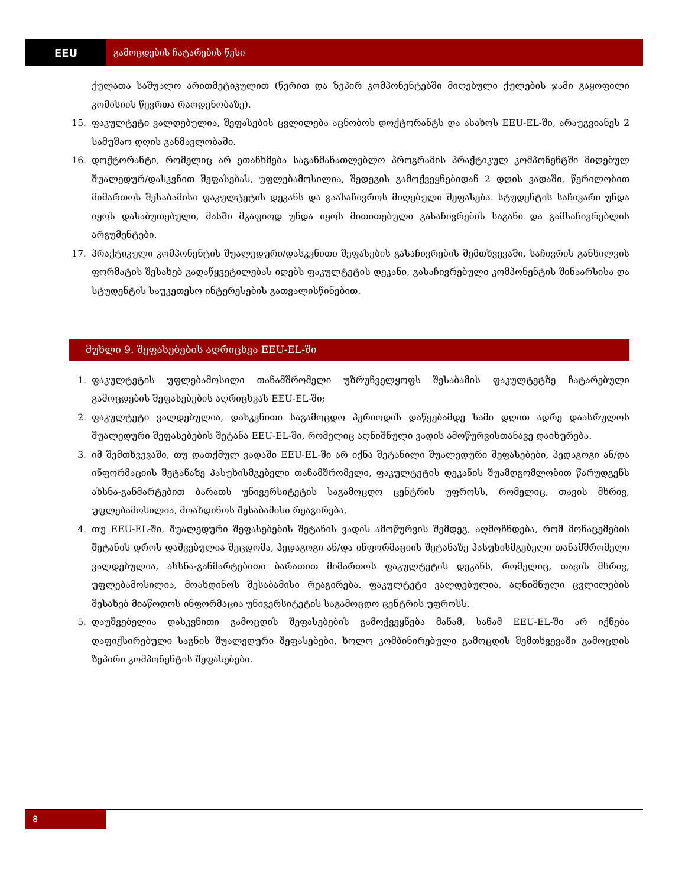EEU
გამოცდების ჩატარების წესი
ქულათა საშუალო არითმეტიკულით (წერით და ზეპირ კომპონენტებში მიღებული ქულების ჯამი გაყოფილი კომისიის წევრთა რაოდენობაზე).
15. ფაკულტეტი ვალდებულია, შეფასების ცვლილება აცნობოს დოქტორანტს და ასახოს EEU-EL-ში, არაუგვიანეს 2 სამუშაო დღის განმავლობაში.
16. დოქტორანტი, რომელიც არ ეთანხმება საგანმანათლებლო პროგრამის პრაქტიკულ კომპონენტში მიღებულ შუალედურ/დასკვნით შეფასებას, უფლებამოსილია, შედეგის გამოქვეყნებიდან 2 დღის ვადაში, წერილობით მიმართოს შესაბამისი ფაკულტეტის დეკანს და გაასაჩივროს მიღებული შეფასება. სტუდენტის საჩივარი უნდა იყოს დასაბუთებული, მასში მკაფიოდ უნდა იყოს მითითებული გასაჩივრების საგანი და გამსაჩივრებლის არგუმენტები.
17. პრაქტიკული კომპონენტის შუალედური/დასკვნითი შეფასების გასაჩივრების შემთხვევაში, საჩივრის განხილვის ფორმატის შესახებ გადაწყვეტილებას იღებს ფაკულტეტის დეკანი, გასაჩივრებული კომპონენტის შინაარსისა და სტუდენტის საუკეთესო ინტერესების გათვალისწინებით.
მუხლი 9. შეფასებების აღრიცხვა EEU-EL-ში
1. ფაკულტეტის უფლებამოსილი თანამშრომელი უზრუნველყოფს შესაბამის ფაკულტეტზე ჩატარებული გამოცდების შეფასებების აღრიცხვას EEU-EL-ში;
2. ფაკულტეტი ვალდებულია, დასკვნითი საგამოცდო პერიოდის დაწყებამდე სამი დღით ადრე დაასრულოს შუალედური შეფასებების შეტანა EEU-EL-ში, რომელიც აღნიშნული ვადის ამოწურვისთანავე დაიხურება.
3. იმ შემთხვევაში, თუ დათქმულ ვადაში EEU-EL-ში არ იქნა შეტანილი შუალედური შეფასებები, პედაგოგი ან/და ინფორმაციის შეტანაზე პასუხისმგებელი თანამშრომელი, ფაკულტეტის დეკანის შუამდგომლობით წარუდგენს ახსნა-განმარტებით ბარათს უნივერსიტეტის საგამოცდო ცენტრის უფროსს, რომელიც, თავის მხრივ, უფლებამოსილია, მოახდინოს შესაბამისი რეაგირება.
4. თუ EEU-EL-ში, შუალედური შეფასებების შეტანის ვადის ამოწურვის შემდეგ, აღმოჩნდება, რომ მონაცემების შეტანის დროს დაშვებულია შეცდომა, პედაგოგი ან/და ინფორმაციის შეტანაზე პასუხისმგებელი თანამშრომელი ვალდებულია, ახსნა-განმარტებითი ბარათით მიმართოს ფაკულტეტის დეკანს, რომელიც, თავის მხრივ, უფლებამოსილია, მოახდინოს შესაბამისი რეაგირება. ფაკულტეტი ვალდებულია, აღნიშნული ცვლილების შესახებ მიაწოდოს ინფორმაცია უნივერსიტეტის საგამოცდო ცენტრის უფროსს.
5. დაუშვებელია დასკვნითი გამოცდის შეფასებების გამოქვეყნება მანამ, სანამ EEU-EL-ში არ იქნება დაფიქსირებული საგნის შუალედური შეფასებები, ხოლო კომბინირებული გამოცდის შემთხვევაში გამოცდის ზეპირი კომპონენტის შეფასებები.
8